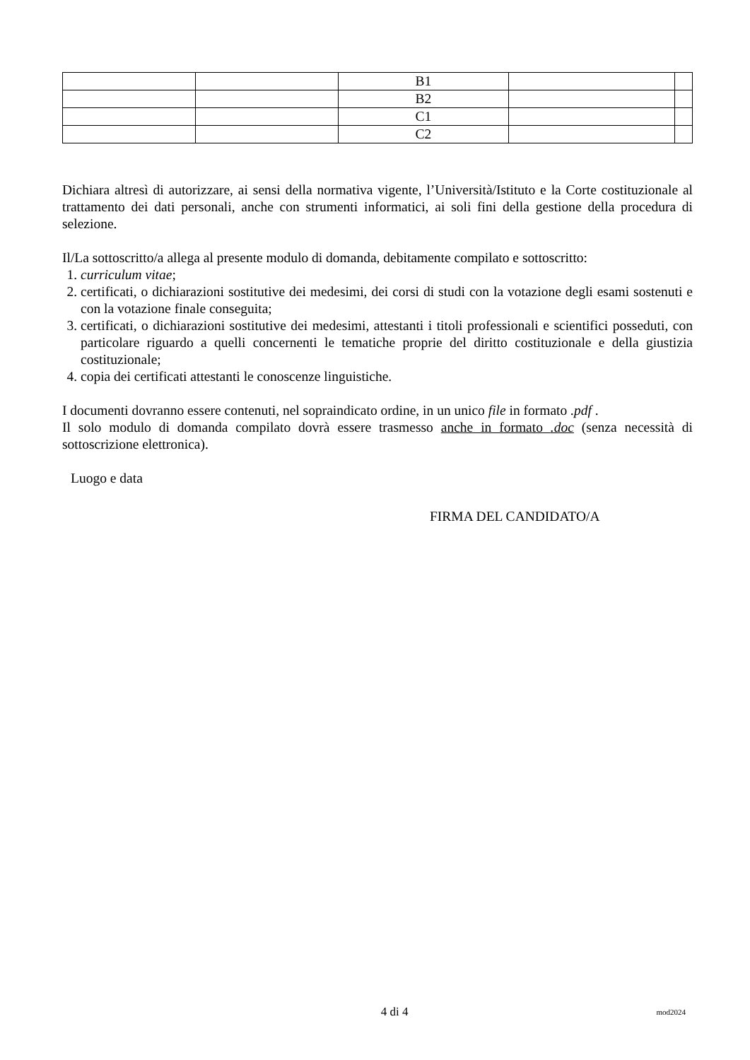| | | B1 | | |
| | | B2 | | |
| | | C1 | | |
| | | C2 | | |
Dichiara altresì di autorizzare, ai sensi della normativa vigente, l’Università/Istituto e la Corte costituzionale al trattamento dei dati personali, anche con strumenti informatici, ai soli fini della gestione della procedura di selezione.
Il/La sottoscritto/a allega al presente modulo di domanda, debitamente compilato e sottoscritto:
1. curriculum vitae;
2. certificati, o dichiarazioni sostitutive dei medesimi, dei corsi di studi con la votazione degli esami sostenuti e con la votazione finale conseguita;
3. certificati, o dichiarazioni sostitutive dei medesimi, attestanti i titoli professionali e scientifici posseduti, con particolare riguardo a quelli concernenti le tematiche proprie del diritto costituzionale e della giustizia costituzionale;
4. copia dei certificati attestanti le conoscenze linguistiche.
I documenti dovranno essere contenuti, nel sopraindicato ordine, in un unico file in formato .pdf .
Il solo modulo di domanda compilato dovrà essere trasmesso anche in formato .doc (senza necessità di sottoscrizione elettronica).
Luogo e data
FIRMA DEL CANDIDATO/A
4 di 4 mod2024